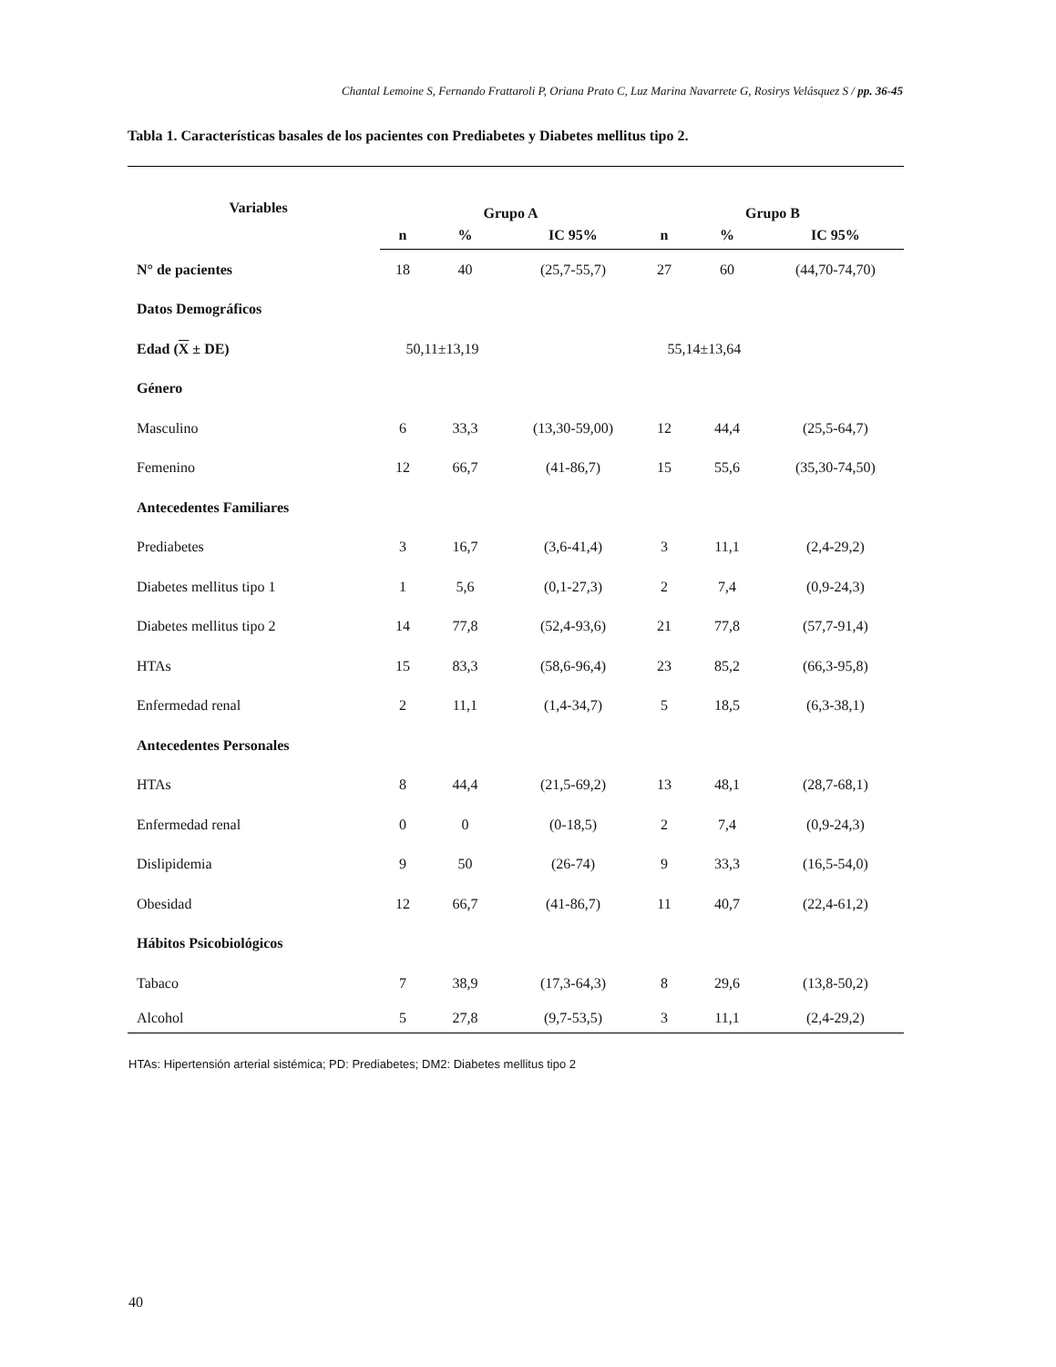Chantal Lemoine S, Fernando Frattaroli P, Oriana Prato C, Luz Marina Navarrete G, Rosirys Velásquez S / pp. 36-45
Tabla 1. Características basales de los pacientes con Prediabetes y Diabetes mellitus tipo 2.
| Variables | Grupo A | | | Grupo B | | |
| --- | --- | --- | --- | --- | --- | --- |
| | n | % | IC 95% | n | % | IC 95% |
| N° de pacientes | 18 | 40 | (25,7-55,7) | 27 | 60 | (44,70-74,70) |
| Datos Demográficos | | | | | | |
| Edad ( X ± DE) | 50,11±13,19 | | | 55,14±13,64 | | |
| Género | | | | | | |
| Masculino | 6 | 33,3 | (13,30-59,00) | 12 | 44,4 | (25,5-64,7) |
| Femenino | 12 | 66,7 | (41-86,7) | 15 | 55,6 | (35,30-74,50) |
| Antecedentes Familiares | | | | | | |
| Prediabetes | 3 | 16,7 | (3,6-41,4) | 3 | 11,1 | (2,4-29,2) |
| Diabetes mellitus tipo 1 | 1 | 5,6 | (0,1-27,3) | 2 | 7,4 | (0,9-24,3) |
| Diabetes mellitus tipo 2 | 14 | 77,8 | (52,4-93,6) | 21 | 77,8 | (57,7-91,4) |
| HTAs | 15 | 83,3 | (58,6-96,4) | 23 | 85,2 | (66,3-95,8) |
| Enfermedad renal | 2 | 11,1 | (1,4-34,7) | 5 | 18,5 | (6,3-38,1) |
| Antecedentes Personales | | | | | | |
| HTAs | 8 | 44,4 | (21,5-69,2) | 13 | 48,1 | (28,7-68,1) |
| Enfermedad renal | 0 | 0 | (0-18,5) | 2 | 7,4 | (0,9-24,3) |
| Dislipidemia | 9 | 50 | (26-74) | 9 | 33,3 | (16,5-54,0) |
| Obesidad | 12 | 66,7 | (41-86,7) | 11 | 40,7 | (22,4-61,2) |
| Hábitos Psicobiológicos | | | | | | |
| Tabaco | 7 | 38,9 | (17,3-64,3) | 8 | 29,6 | (13,8-50,2) |
| Alcohol | 5 | 27,8 | (9,7-53,5) | 3 | 11,1 | (2,4-29,2) |
HTAs: Hipertensión arterial sistémica; PD: Prediabetes; DM2: Diabetes mellitus tipo 2
40